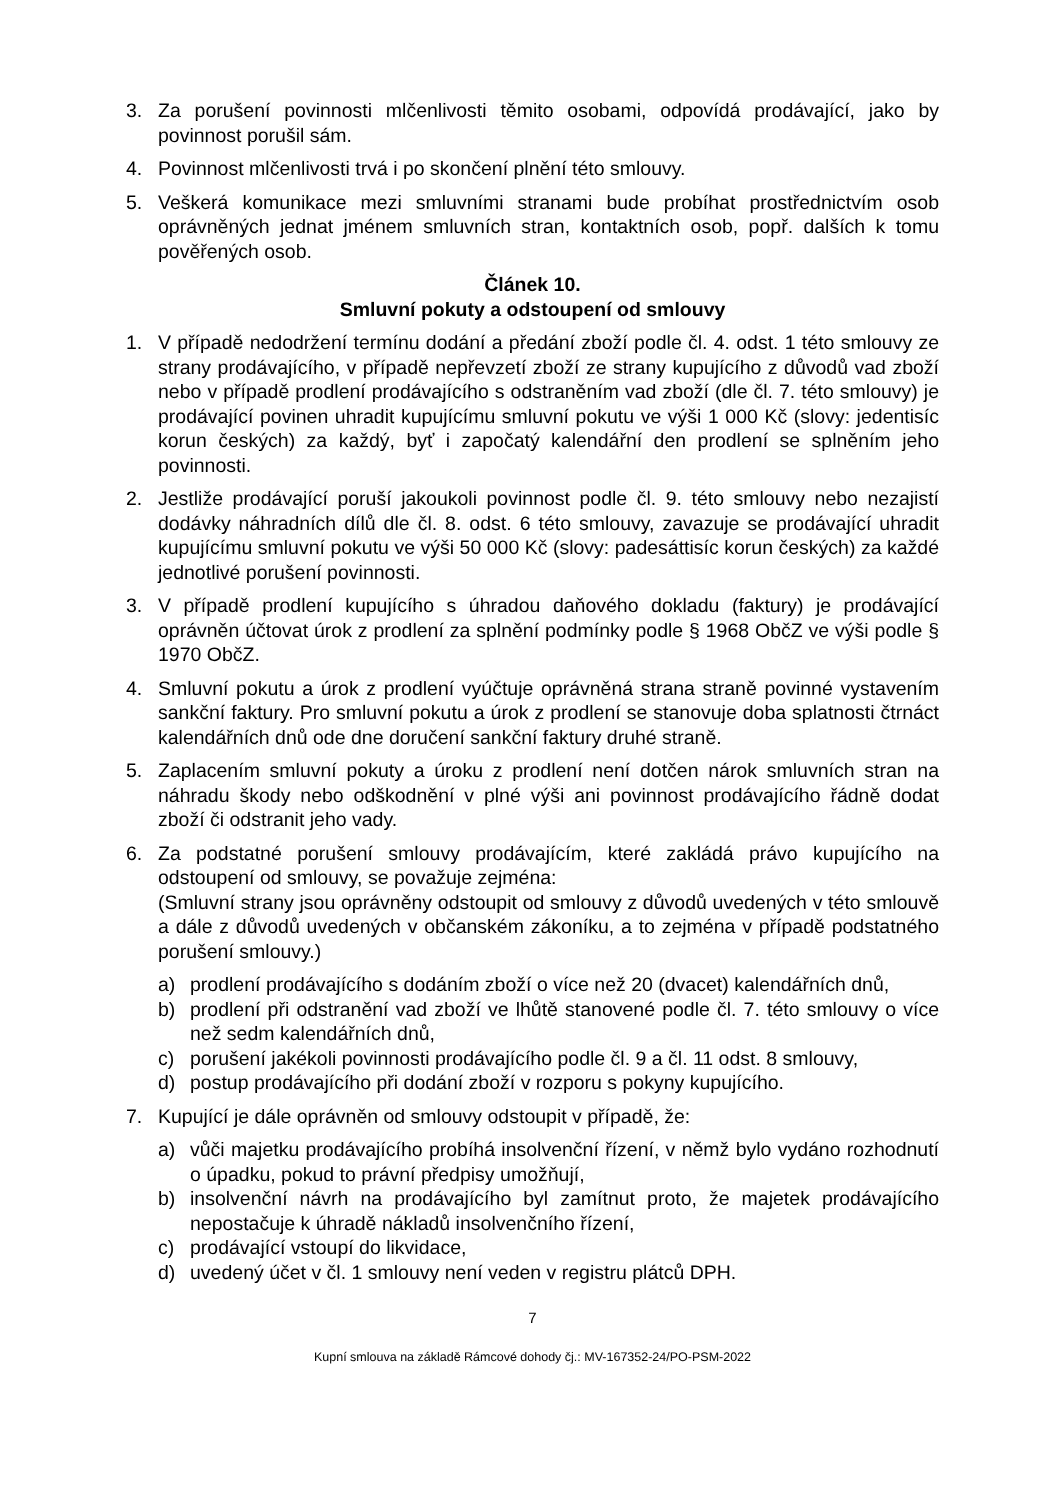3. Za porušení povinnosti mlčenlivosti těmito osobami, odpovídá prodávající, jako by povinnost porušil sám.
4. Povinnost mlčenlivosti trvá i po skončení plnění této smlouvy.
5. Veškerá komunikace mezi smluvními stranami bude probíhat prostřednictvím osob oprávněných jednat jménem smluvních stran, kontaktních osob, popř. dalších k tomu pověřených osob.
Článek 10.
Smluvní pokuty a odstoupení od smlouvy
1. V případě nedodržení termínu dodání a předání zboží podle čl. 4. odst. 1 této smlouvy ze strany prodávajícího, v případě nepřevzetí zboží ze strany kupujícího z důvodů vad zboží nebo v případě prodlení prodávajícího s odstraněním vad zboží (dle čl. 7. této smlouvy) je prodávající povinen uhradit kupujícímu smluvní pokutu ve výši 1 000 Kč (slovy: jedentisíc korun českých) za každý, byť i započatý kalendářní den prodlení se splněním jeho povinnosti.
2. Jestliže prodávající poruší jakoukoli povinnost podle čl. 9. této smlouvy nebo nezajistí dodávky náhradních dílů dle čl. 8. odst. 6 této smlouvy, zavazuje se prodávající uhradit kupujícímu smluvní pokutu ve výši 50 000 Kč (slovy: padesáttisíc korun českých) za každé jednotlivé porušení povinnosti.
3. V případě prodlení kupujícího s úhradou daňového dokladu (faktury) je prodávající oprávněn účtovat úrok z prodlení za splnění podmínky podle § 1968 ObčZ ve výši podle § 1970 ObčZ.
4. Smluvní pokutu a úrok z prodlení vyúčtuje oprávněná strana straně povinné vystavením sankční faktury. Pro smluvní pokutu a úrok z prodlení se stanovuje doba splatnosti čtrnáct kalendářních dnů ode dne doručení sankční faktury druhé straně.
5. Zaplacením smluvní pokuty a úroku z prodlení není dotčen nárok smluvních stran na náhradu škody nebo odškodnění v plné výši ani povinnost prodávajícího řádně dodat zboží či odstranit jeho vady.
6. Za podstatné porušení smlouvy prodávajícím, které zakládá právo kupujícího na odstoupení od smlouvy, se považuje zejména:
(Smluvní strany jsou oprávněny odstoupit od smlouvy z důvodů uvedených v této smlouvě a dále z důvodů uvedených v občanském zákoníku, a to zejména v případě podstatného porušení smlouvy.)
a) prodlení prodávajícího s dodáním zboží o více než 20 (dvacet) kalendářních dnů,
b) prodlení při odstranění vad zboží ve lhůtě stanovené podle čl. 7. této smlouvy o více než sedm kalendářních dnů,
c) porušení jakékoli povinnosti prodávajícího podle čl. 9 a čl. 11 odst. 8 smlouvy,
d) postup prodávajícího při dodání zboží v rozporu s pokyny kupujícího.
7. Kupující je dále oprávněn od smlouvy odstoupit v případě, že:
a) vůči majetku prodávajícího probíhá insolvenční řízení, v němž bylo vydáno rozhodnutí o úpadku, pokud to právní předpisy umožňují,
b) insolvenční návrh na prodávajícího byl zamítnut proto, že majetek prodávajícího nepostačuje k úhradě nákladů insolvenčního řízení,
c) prodávající vstoupí do likvidace,
d) uvedený účet v čl. 1 smlouvy není veden v registru plátců DPH.
7
Kupní smlouva na základě Rámcové dohody čj.: MV-167352-24/PO-PSM-2022